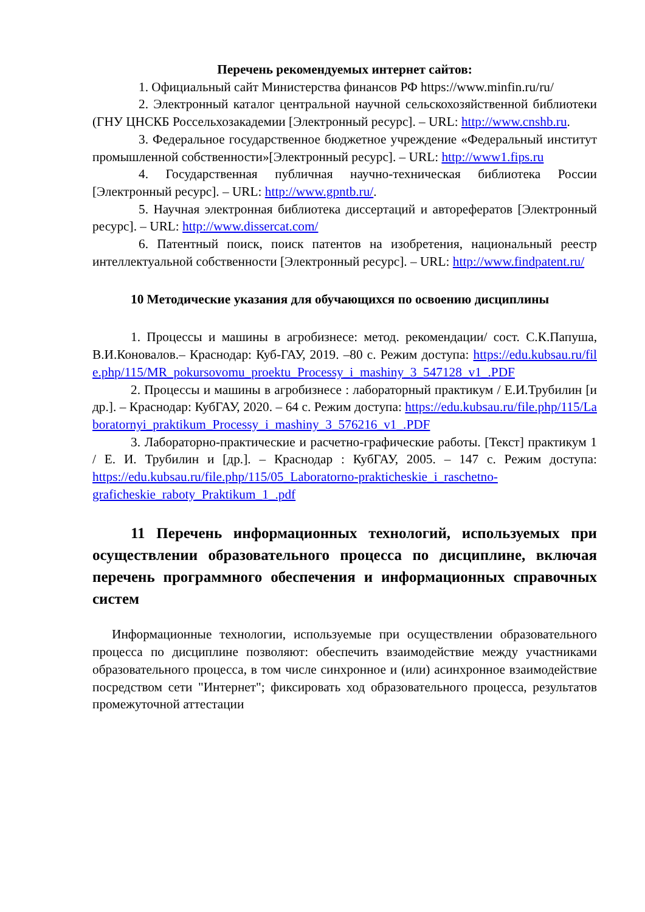Перечень рекомендуемых интернет сайтов:
1. Официальный сайт Министерства финансов РФ https://www.minfin.ru/ru/
2. Электронный каталог центральной научной сельскохозяйственной библиотеки (ГНУ ЦНСКБ Россельхозакадемии [Электронный ресурс]. – URL: http://www.cnshb.ru.
3. Федеральное государственное бюджетное учреждение «Федеральный институт промышленной собственности»[Электронный ресурс]. – URL: http://www1.fips.ru
4. Государственная публичная научно-техническая библиотека России [Электронный ресурс]. – URL: http://www.gpntb.ru/.
5. Научная электронная библиотека диссертаций и авторефератов [Электронный ресурс]. – URL: http://www.dissercat.com/
6. Патентный поиск, поиск патентов на изобретения, национальный реестр интеллектуальной собственности [Электронный ресурс]. – URL: http://www.findpatent.ru/
10 Методические указания для обучающихся по освоению дисциплины
1. Процессы и машины в агробизнесе: метод. рекомендации/ сост. С.К.Папуша, В.И.Коновалов.– Краснодар: Куб-ГАУ, 2019. –80 с. Режим доступа: https://edu.kubsau.ru/file.php/115/MR_pokursovomu_proektu_Processy_i_mashiny_3_547128_v1_.PDF
2. Процессы и машины в агробизнесе : лабораторный практикум / Е.И.Трубилин [и др.]. – Краснодар: КубГАУ, 2020. – 64 с. Режим доступа: https://edu.kubsau.ru/file.php/115/Laboratornyi_praktikum_Processy_i_mashiny_3_576216_v1_.PDF
3. Лабораторно-практические и расчетно-графические работы. [Текст] практикум 1 / Е. И. Трубилин и [др.]. – Краснодар : КубГАУ, 2005. – 147 с. Режим доступа: https://edu.kubsau.ru/file.php/115/05_Laboratorno-prakticheskie_i_raschetno-graficheskie_raboty_Praktikum_1_.pdf
11 Перечень информационных технологий, используемых при осуществлении образовательного процесса по дисциплине, включая перечень программного обеспечения и информационных справочных систем
Информационные технологии, используемые при осуществлении образовательного процесса по дисциплине позволяют: обеспечить взаимодействие между участниками образовательного процесса, в том числе синхронное и (или) асинхронное взаимодействие посредством сети "Интернет"; фиксировать ход образовательного процесса, результатов промежуточной аттестации